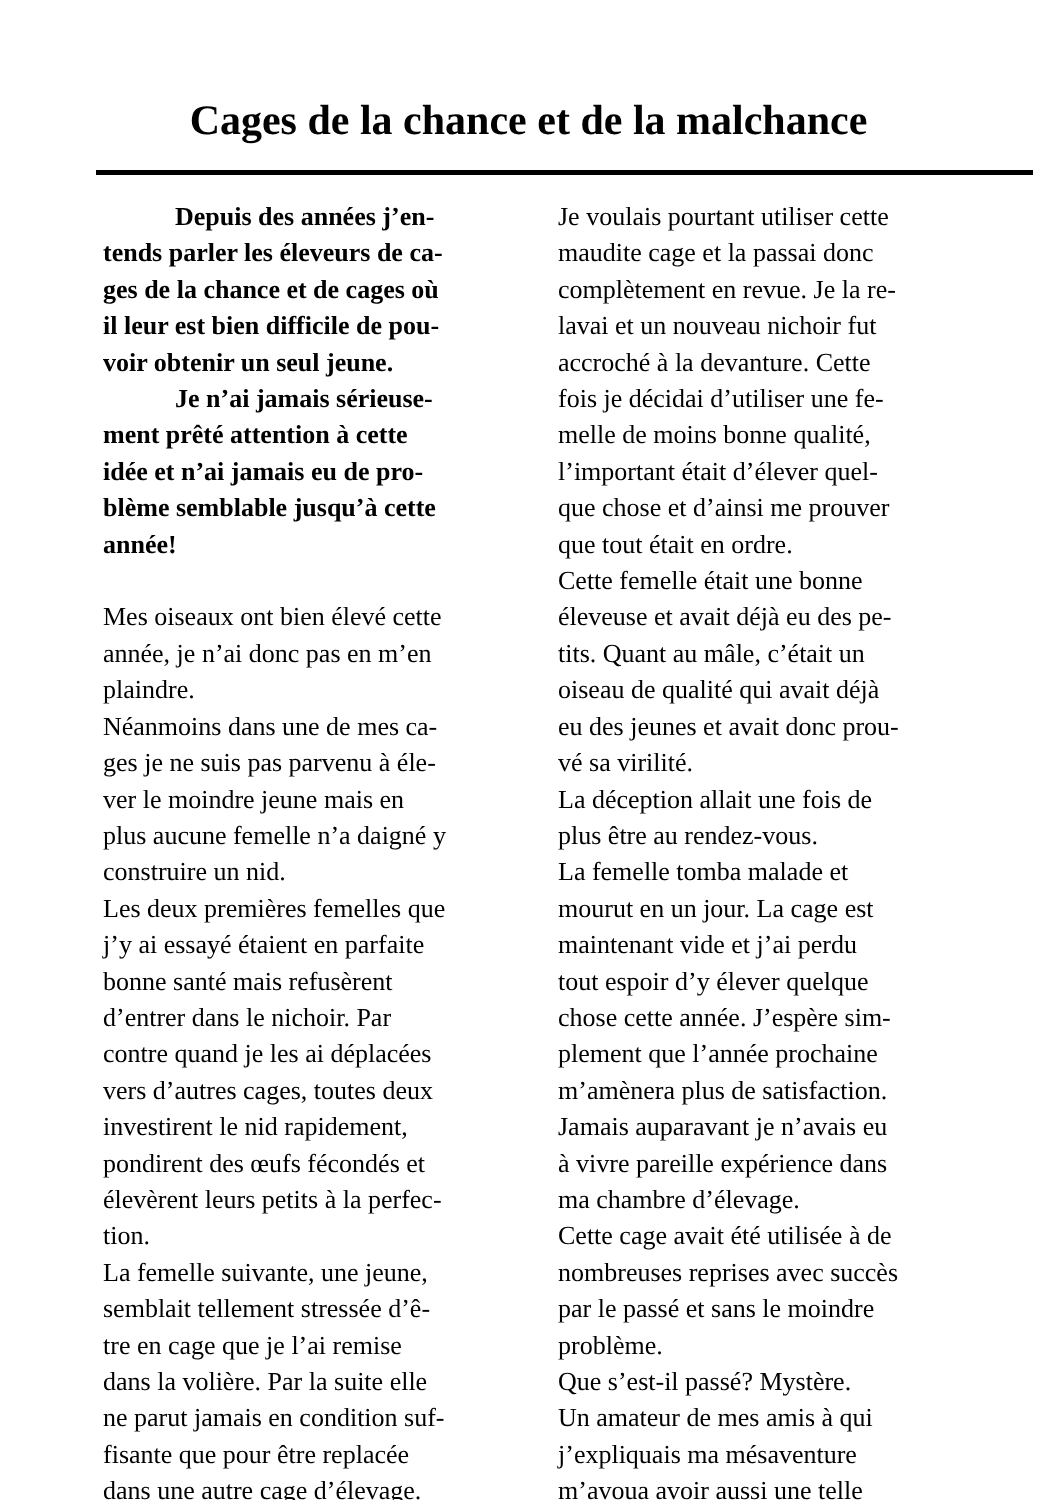Cages de la chance et de la malchance
Depuis des années j’en-
tends parler les éleveurs de ca-
ges de la chance et de cages où
il leur est bien difficile de pou-
voir obtenir un seul jeune.
Je n’ai jamais sérieuse-
ment prêté attention à cette
idée et n’ai jamais eu de pro-
blème semblable jusqu’à cette
année!
Mes oiseaux ont bien élevé cette
année, je n’ai donc pas en m’en
plaindre.
Néanmoins dans une de mes ca-
ges je ne suis pas parvenu à éle-
ver le moindre jeune mais en
plus aucune femelle n’a daigné y
construire un nid.
Les deux premières femelles que
j’y ai essayé étaient en parfaite
bonne santé mais refusèrent
d’entrer dans le nichoir. Par
contre quand je les ai déplacées
vers d’autres cages, toutes deux
investirent le nid rapidement,
pondirent des œufs fécondés et
élevèrent leurs petits à la perfec-
tion.
La femelle suivante, une jeune,
semblait tellement stressée d’ê-
tre en cage que je l’ai remise
dans la volière. Par la suite elle
ne parut jamais en condition suf-
fisante que pour être replacée
dans une autre cage d’élevage.
Je voulais pourtant utiliser cette
maudite cage et la passai donc
complètement en revue. Je la re-
lavai et un nouveau nichoir fut
accroché à la devanture. Cette
fois je décidai d’utiliser une fe-
melle de moins bonne qualité,
l’important était d’élever quel-
que chose et d’ainsi me prouver
que tout était en ordre.
Cette femelle était une bonne
éleveuse et avait déjà eu des pe-
tits. Quant au mâle, c’était un
oiseau de qualité qui avait déjà
eu des jeunes et avait donc prou-
vé sa virilité.
La déception allait une fois de
plus être au rendez-vous.
La femelle tomba malade et
mourut en un jour. La cage est
maintenant vide et j’ai perdu
tout espoir d’y élever quelque
chose cette année. J’espère sim-
plement que l’année prochaine
m’amènera plus de satisfaction.
Jamais auparavant je n’avais eu
à vivre pareille expérience dans
ma chambre d’élevage.
Cette cage avait été utilisée à de
nombreuses reprises avec succès
par le passé et sans le moindre
problème.
Que s’est-il passé? Mystère.
Un amateur de mes amis à qui
j’expliquais ma mésaventure
m’avoua avoir aussi une telle